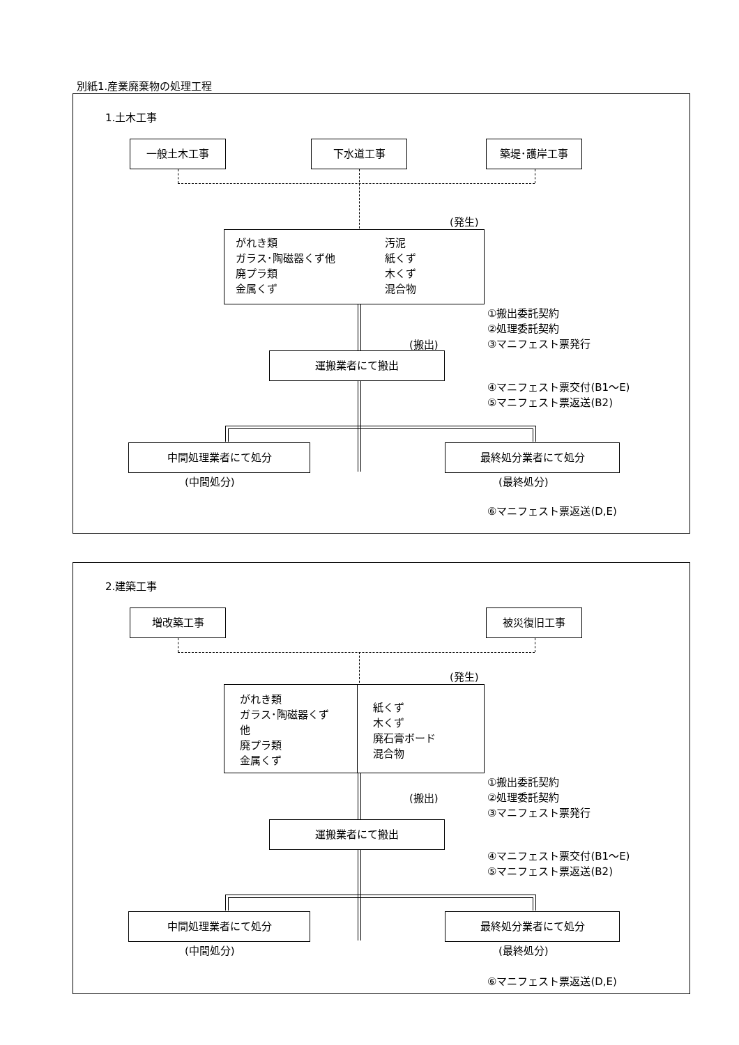別紙1.産業廃棄物の処理工程
1.土木工事
一般土木工事 下水道工事 築堤･護岸工事
(発生)
がれき類
ガラス･陶磁器くず他
廃プラ類
金属くず
汚泥
紙くず
木くず
混合物
①搬出委託契約
②処理委託契約
③マニフェスト票発行
(搬出)
運搬業者にて搬出
④マニフェスト票交付(B1～E)
⑤マニフェスト票返送(B2)
中間処理業者にて処分 最終処分業者にて処分
(中間処分) (最終処分)
⑥マニフェスト票返送(D,E)
2.建築工事
増改築工事 被災復旧工事
(発生)
がれき類
ガラス･陶磁器くず
他
廃プラ類
金属くず
紙くず
木くず
廃石膏ボード
混合物
①搬出委託契約
②処理委託契約
③マニフェスト票発行
(搬出)
運搬業者にて搬出
④マニフェスト票交付(B1～E)
⑤マニフェスト票返送(B2)
中間処理業者にて処分 最終処分業者にて処分
(中間処分) (最終処分)
⑥マニフェスト票返送(D,E)